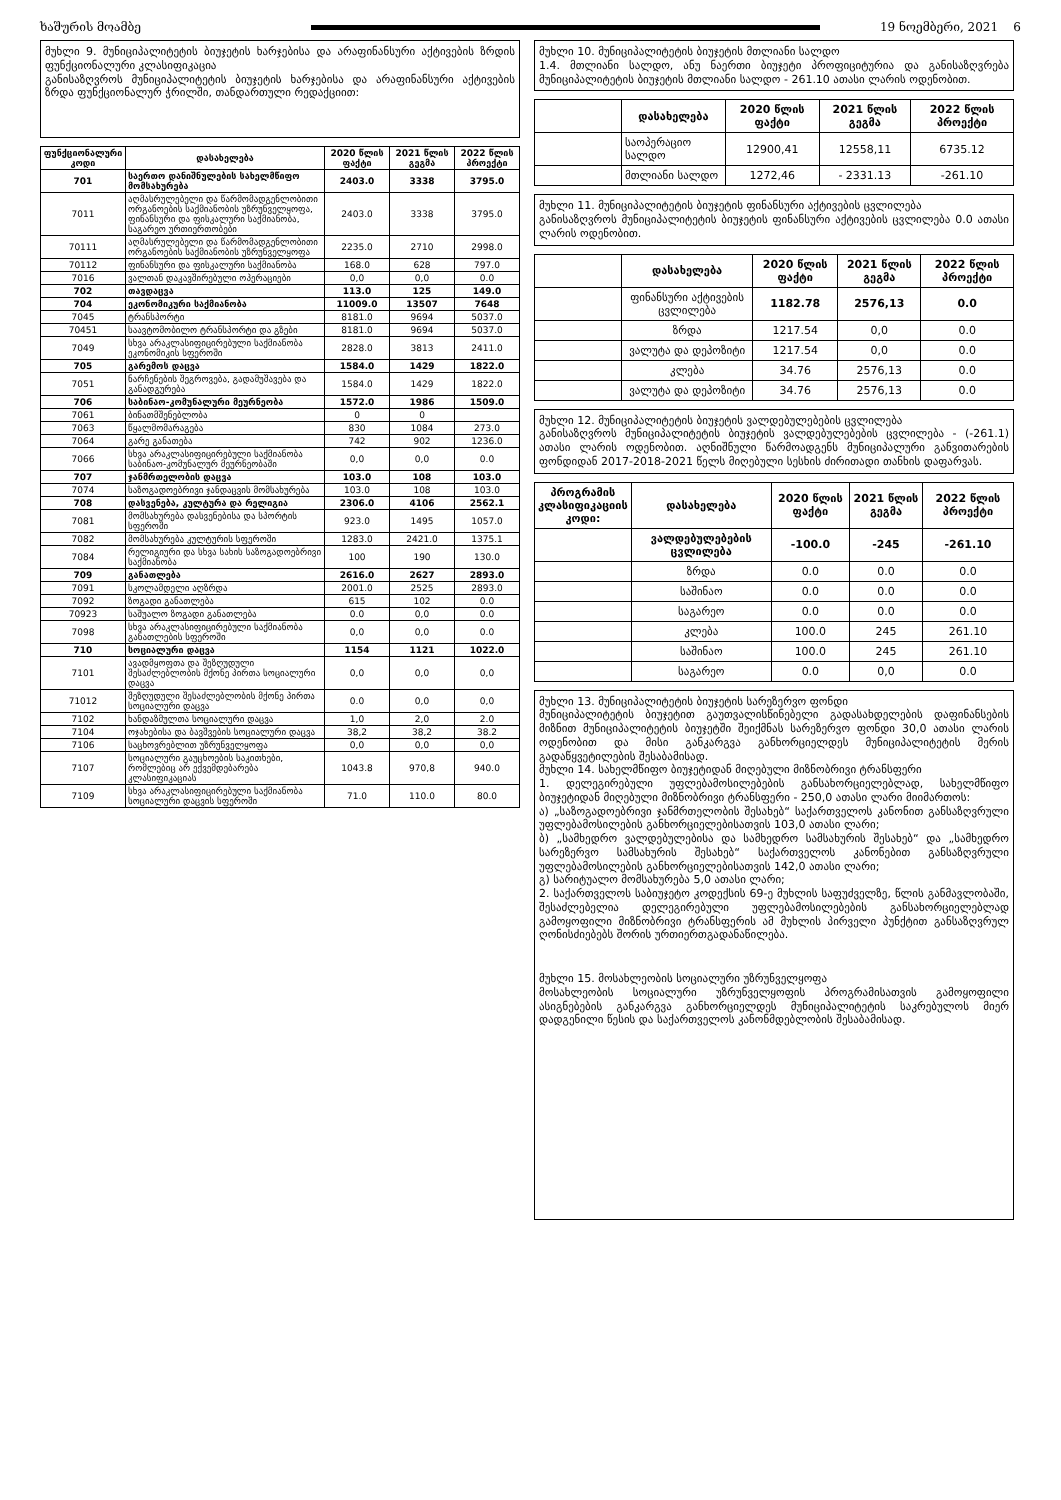ხაშურის მოამბე 19 ნოემბერი, 2021 6
მუხლი 9. მუნიციპალიტეტის ბიუჯეტის ხარჯებისა და არაფინანსური აქტივების ზრდის ფუნქციონალური კლასიფიკაცია
განისაზღვროს მუნიციპალიტეტის ბიუჯეტის ხარჯებისა და არაფინანსური აქტივების ზრდა ფუნქციონალურ ჭრილში, თანდართული რედაქციით:
| ფუნქციონალური კოდი | დასახელება | 2020 წლის ფაქტი | 2021 წლის გეგმა | 2022 წლის პროექტი |
| --- | --- | --- | --- | --- |
| 701 | საერთო დანიშნულების სახელმწიფო მომსახურება | 2403.0 | 3338 | 3795.0 |
| 7011 | აღმასრულებელი და წარმომადგენლობითი ორგანოების საქმიანობის უზრუნველყოფა, ფინანსური და ფისკალური საქმიანობა, საგარეო ურთიერთობები | 2403.0 | 3338 | 3795.0 |
| 70111 | აღმასრულებელი და წარმომადგენლობითი ორგანოების საქმიანობის უზრუნველყოფა | 2235.0 | 2710 | 2998.0 |
| 70112 | ფინანსური და ფისკალური საქმიანობა | 168.0 | 628 | 797.0 |
| 7016 | ვალთან დაკავშირებული ოპერაციები | 0,0 | 0,0 | 0.0 |
| 702 | თავდაცვა | 113.0 | 125 | 149.0 |
| 704 | ეკონომიკური საქმიანობა | 11009.0 | 13507 | 7648 |
| 7045 | ტრანსპორტი | 8181.0 | 9694 | 5037.0 |
| 70451 | საავტომობილო ტრანსპორტი და გზები | 8181.0 | 9694 | 5037.0 |
| 7049 | სხვა არაკლასიფიცირებული საქმიანობა ეკონომიკის სფეროში | 2828.0 | 3813 | 2411.0 |
| 705 | გარემოს დაცვა | 1584.0 | 1429 | 1822.0 |
| 7051 | ნარჩენების შეგროვება, გადამუშავება და განადგურება | 1584.0 | 1429 | 1822.0 |
| 706 | საბინაო-კომუნალური მეურნეობა | 1572.0 | 1986 | 1509.0 |
| 7061 | ბინათმშენებლობა | 0 | 0 | |
| 7063 | წყალმომარაგება | 830 | 1084 | 273.0 |
| 7064 | გარე განათება | 742 | 902 | 1236.0 |
| 7066 | სხვა არაკლასიფიცირებული საქმიანობა საბინაო-კომუნალურ მეურნეობაში | 0,0 | 0,0 | 0.0 |
| 707 | ჯანმრთელობის დაცვა | 103.0 | 108 | 103.0 |
| 7074 | საზოგადოებრივი ჯანდაცვის მომსახურება | 103.0 | 108 | 103.0 |
| 708 | დასვენება, კულტურა და რელიგია | 2306.0 | 4106 | 2562.1 |
| 7081 | მომსახურება დასვენებისა და სპორტის სფეროში | 923.0 | 1495 | 1057.0 |
| 7082 | მომსახურება კულტურის სფეროში | 1283.0 | 2421.0 | 1375.1 |
| 7084 | რელიგიური და სხვა სახის საზოგადოებრივი საქმიანობა | 100 | 190 | 130.0 |
| 709 | განათლება | 2616.0 | 2627 | 2893.0 |
| 7091 | სკოლამდელი აღზრდა | 2001.0 | 2525 | 2893.0 |
| 7092 | ზოგადი განათლება | 615 | 102 | 0.0 |
| 70923 | საშუალო ზოგადი განათლება | 0.0 | 0,0 | 0.0 |
| 7098 | სხვა არაკლასიფიცირებული საქმიანობა განათლების სფეროში | 0,0 | 0,0 | 0.0 |
| 710 | სოციალური დაცვა | 1154 | 1121 | 1022.0 |
| 7101 | ავადმყოფთა და შეზღუდული შესაძლებლობის მქონე პირთა სოციალური დაცვა | 0,0 | 0,0 | 0,0 |
| 71012 | შეზღუდული შესაძლებლობის მქონე პირთა სოციალური დაცვა | 0.0 | 0,0 | 0,0 |
| 7102 | ხანდაზმულთა სოციალური დაცვა | 1,0 | 2,0 | 2.0 |
| 7104 | ოჯახებისა და ბავშვების სოციალური დაცვა | 38,2 | 38,2 | 38.2 |
| 7106 | საცხოვრებლით უზრუნველყოფა | 0,0 | 0,0 | 0,0 |
| 7107 | სოციალური გაუცხოების საკითხები, რომლებიც არ ექვემდებარება კლასიფიკაციას | 1043.8 | 970,8 | 940.0 |
| 7109 | სხვა არაკლასიფიცირებული საქმიანობა სოციალური დაცვის სფეროში | 71.0 | 110.0 | 80.0 |
მუხლი 10. მუნიციპალიტეტის ბიუჯეტის მთლიანი სალდო
1.4. მთლიანი სალდო, ანუ ნაერთი ბიუჯეტი პროფიციტურია და განისაზღვრება მუნიციპალიტეტის ბიუჯეტის მთლიანი სალდო - 261.10 ათასი ლარის ოდენობით.
| | დასახელება | 2020 წლის ფაქტი | 2021 წლის გეგმა | 2022 წლის პროექტი |
| --- | --- | --- | --- | --- |
| | საოპერაციო სალდო | 12900,41 | 12558,11 | 6735.12 |
| | მთლიანი სალდო | 1272,46 | - 2331.13 | -261.10 |
მუხლი 11. მუნიციპალიტეტის ბიუჯეტის ფინანსური აქტივების ცვლილება
განისაზღვროს მუნიციპალიტეტის ბიუჯეტის ფინანსური აქტივების ცვლილება 0.0 ათასი ლარის ოდენობით.
| | დასახელება | 2020 წლის ფაქტი | 2021 წლის გეგმა | 2022 წლის პროექტი |
| --- | --- | --- | --- | --- |
| | ფინანსური აქტივების ცვლილება | 1182.78 | 2576,13 | 0.0 |
| | ზრდა | 1217.54 | 0,0 | 0.0 |
| | ვალუტა და დეპოზიტი | 1217.54 | 0,0 | 0.0 |
| | კლება | 34.76 | 2576,13 | 0.0 |
| | ვალუტა და დეპოზიტი | 34.76 | 2576,13 | 0.0 |
მუხლი 12. მუნიციპალიტეტის ბიუჯეტის ვალდებულებების ცვლილება
განისაზღვროს მუნიციპალიტეტის ბიუჯეტის ვალდებულებების ცვლილება - (-261.1) ათასი ლარის ოდენობით. აღნიშნული წარმოადგენს მუნიციპალური განვითარების ფონდიდან 2017-2018-2021 წელს მიღებული სესხის ძირითადი თანხის დაფარვას.
| პროგრამის კლასიფიკაციის კოდი: | დასახელება | 2020 წლის ფაქტი | 2021 წლის გეგმა | 2022 წლის პროექტი |
| --- | --- | --- | --- | --- |
| | ვალდებულებების ცვლილება | -100.0 | -245 | -261.10 |
| | ზრდა | 0.0 | 0.0 | 0.0 |
| | საშინაო | 0.0 | 0.0 | 0.0 |
| | საგარეო | 0.0 | 0.0 | 0.0 |
| | კლება | 100.0 | 245 | 261.10 |
| | საშინაო | 100.0 | 245 | 261.10 |
| | საგარეო | 0.0 | 0,0 | 0.0 |
მუხლი 13. მუნიციპალიტეტის ბიუჯეტის სარეზერვო ფონდი
მუნიციპალიტეტის ბიუჯეტით გაუთვალისწინებელი გადასახდელების დაფინანსების მიზნით მუნიციპალიტეტის ბიუჯეტში შეიქმნას სარეზერვო ფონდი 30,0 ათასი ლარის ოდენობით და მისი განკარგვა განხორციელდეს მუნიციპალიტეტის მერის გადაწყვეტილების შესაბამისად.
მუხლი 14. სახელმწიფო ბიუჯეტიდან მიღებული მიზნობრივი ტრანსფერი
1. დელეგირებული უფლებამოსილებების განსახორციელებლად, სახელმწიფო ბიუჯეტიდან მიღებული მიზნობრივი ტრანსფერი - 250,0 ათასი ლარი მიიმართოს:
ა) „საზოგადოებრივი ჯანმრთელობის შესახებ“ საქართველოს კანონით განსაზღვრული უფლებამოსილების განხორციელებისათვის 103,0 ათასი ლარი;
ბ) „სამხედრო ვალდებულებისა და სამხედრო სამსახურის შესახებ“ და „სამხედრო სარეზერვო სამსახურის შესახებ“ საქართველოს კანონებით განსაზღვრული უფლებამოსილების განხორციელებისათვის 142,0 ათასი ლარი;
გ) სარიტუალო მომსახურება 5,0 ათასი ლარი;
2. საქართველოს საბიუჯეტო კოდექსის 69-ე მუხლის საფუძველზე, წლის განმავლობაში, შესაძლებელია დელეგირებული უფლებამოსილებების განსახორციელებლად გამოყოფილი მიზნობრივი ტრანსფერის ამ მუხლის პირველი პუნქტით განსაზღვრულ ღონისძიებებს შორის ურთიერთგადანაწილება.
მუხლი 15. მოსახლეობის სოციალური უზრუნველყოფა
მოსახლეობის სოციალური უზრუნველყოფის პროგრამისათვის გამოყოფილი ასიგნებების განკარგვა განხორციელდეს მუნიციპალიტეტის საკრებულოს მიერ დადგენილი წესის და საქართველოს კანონმდებლობის შესაბამისად.